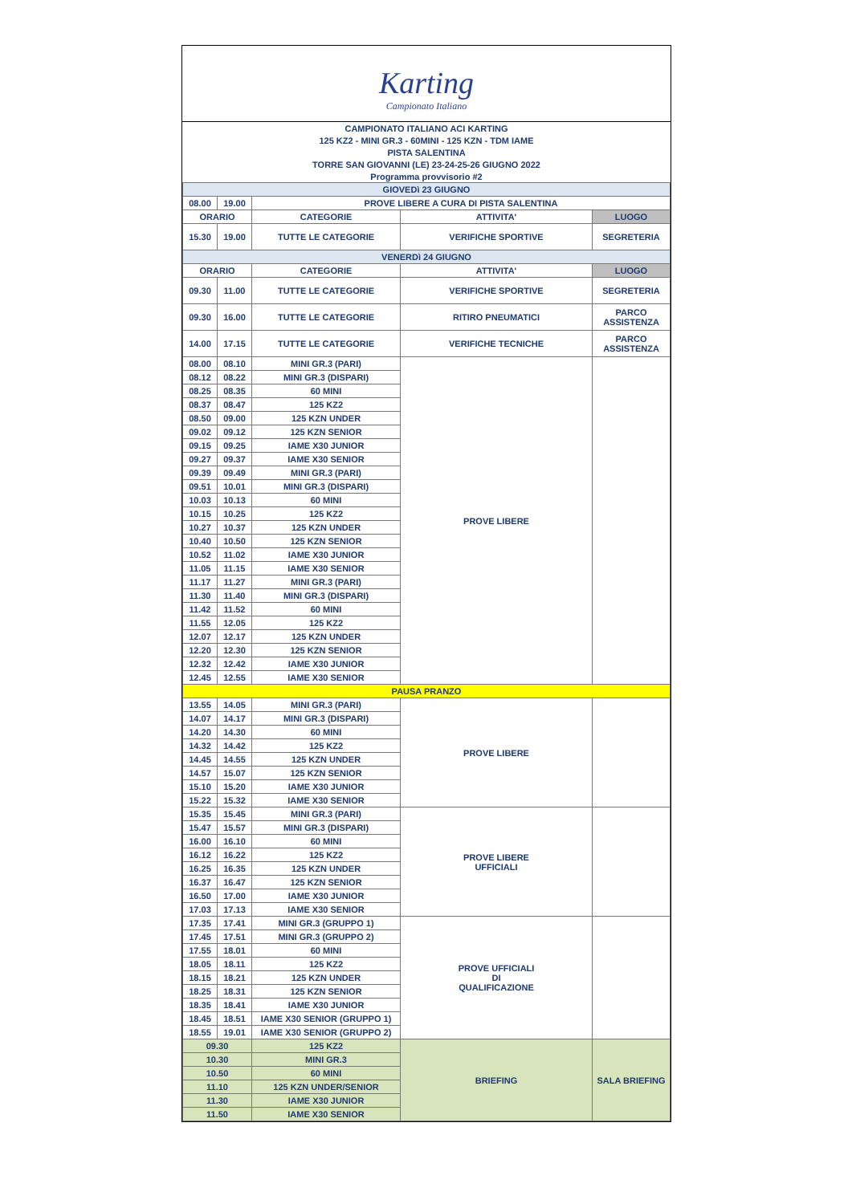Karting
Campionato Italiano
| CAMPIONATO ITALIANO ACI KARTING | | | | |
| 125 KZ2 - MINI GR.3 - 60MINI - 125 KZN - TDM IAME | | | | |
| PISTA SALENTINA | | | | |
| TORRE SAN GIOVANNI (LE) 23-24-25-26 GIUGNO 2022 | | | | |
| Programma provvisorio #2 | | | | |
| GIOVEDì 23 GIUGNO | | | | |
| 08.00 | 19.00 | PROVE LIBERE A CURA DI PISTA SALENTINA | | |
| ORARIO | | CATEGORIE | ATTIVITA' | LUOGO |
| 15.30 | 19.00 | TUTTE LE CATEGORIE | VERIFICHE SPORTIVE | SEGRETERIA |
| VENERDì 24 GIUGNO | | | | |
| ORARIO | | CATEGORIE | ATTIVITA' | LUOGO |
| 09.30 | 11.00 | TUTTE LE CATEGORIE | VERIFICHE SPORTIVE | SEGRETERIA |
| 09.30 | 16.00 | TUTTE LE CATEGORIE | RITIRO PNEUMATICI | PARCO ASSISTENZA |
| 14.00 | 17.15 | TUTTE LE CATEGORIE | VERIFICHE TECNICHE | PARCO ASSISTENZA |
| 08.00 | 08.10 | MINI GR.3 (PARI) | PROVE LIBERE | |
| 08.12 | 08.22 | MINI GR.3 (DISPARI) | | |
| 08.25 | 08.35 | 60 MINI | | |
| 08.37 | 08.47 | 125 KZ2 | | |
| 08.50 | 09.00 | 125 KZN UNDER | | |
| 09.02 | 09.12 | 125 KZN SENIOR | | |
| 09.15 | 09.25 | IAME X30 JUNIOR | | |
| 09.27 | 09.37 | IAME X30 SENIOR | | |
| 09.39 | 09.49 | MINI GR.3 (PARI) | | |
| 09.51 | 10.01 | MINI GR.3 (DISPARI) | | |
| 10.03 | 10.13 | 60 MINI | | |
| 10.15 | 10.25 | 125 KZ2 | | |
| 10.27 | 10.37 | 125 KZN UNDER | | |
| 10.40 | 10.50 | 125 KZN SENIOR | | |
| 10.52 | 11.02 | IAME X30 JUNIOR | | |
| 11.05 | 11.15 | IAME X30 SENIOR | | |
| 11.17 | 11.27 | MINI GR.3 (PARI) | | |
| 11.30 | 11.40 | MINI GR.3 (DISPARI) | | |
| 11.42 | 11.52 | 60 MINI | | |
| 11.55 | 12.05 | 125 KZ2 | | |
| 12.07 | 12.17 | 125 KZN UNDER | | |
| 12.20 | 12.30 | 125 KZN SENIOR | | |
| 12.32 | 12.42 | IAME X30 JUNIOR | | |
| 12.45 | 12.55 | IAME X30 SENIOR | | |
| PAUSA PRANZO | | | | |
| 13.55 | 14.05 | MINI GR.3 (PARI) | PROVE LIBERE | |
| 14.07 | 14.17 | MINI GR.3 (DISPARI) | | |
| 14.20 | 14.30 | 60 MINI | | |
| 14.32 | 14.42 | 125 KZ2 | | |
| 14.45 | 14.55 | 125 KZN UNDER | | |
| 14.57 | 15.07 | 125 KZN SENIOR | | |
| 15.10 | 15.20 | IAME X30 JUNIOR | | |
| 15.22 | 15.32 | IAME X30 SENIOR | | |
| 15.35 | 15.45 | MINI GR.3 (PARI) | PROVE LIBERE UFFICIALI | |
| 15.47 | 15.57 | MINI GR.3 (DISPARI) | | |
| 16.00 | 16.10 | 60 MINI | | |
| 16.12 | 16.22 | 125 KZ2 | | |
| 16.25 | 16.35 | 125 KZN UNDER | | |
| 16.37 | 16.47 | 125 KZN SENIOR | | |
| 16.50 | 17.00 | IAME X30 JUNIOR | | |
| 17.03 | 17.13 | IAME X30 SENIOR | | |
| 17.35 | 17.41 | MINI GR.3 (GRUPPO 1) | PROVE UFFICIALI DI QUALIFICAZIONE | |
| 17.45 | 17.51 | MINI GR.3 (GRUPPO 2) | | |
| 17.55 | 18.01 | 60 MINI | | |
| 18.05 | 18.11 | 125 KZ2 | | |
| 18.15 | 18.21 | 125 KZN UNDER | | |
| 18.25 | 18.31 | 125 KZN SENIOR | | |
| 18.35 | 18.41 | IAME X30 JUNIOR | | |
| 18.45 | 18.51 | IAME X30 SENIOR (GRUPPO 1) | | |
| 18.55 | 19.01 | IAME X30 SENIOR (GRUPPO 2) | | |
| 09.30 | | 125 KZ2 | BRIEFING | SALA BRIEFING |
| 10.30 | | MINI GR.3 | | |
| 10.50 | | 60 MINI | | |
| 11.10 | | 125 KZN UNDER/SENIOR | | |
| 11.30 | | IAME X30 JUNIOR | | |
| 11.50 | | IAME X30 SENIOR | | |